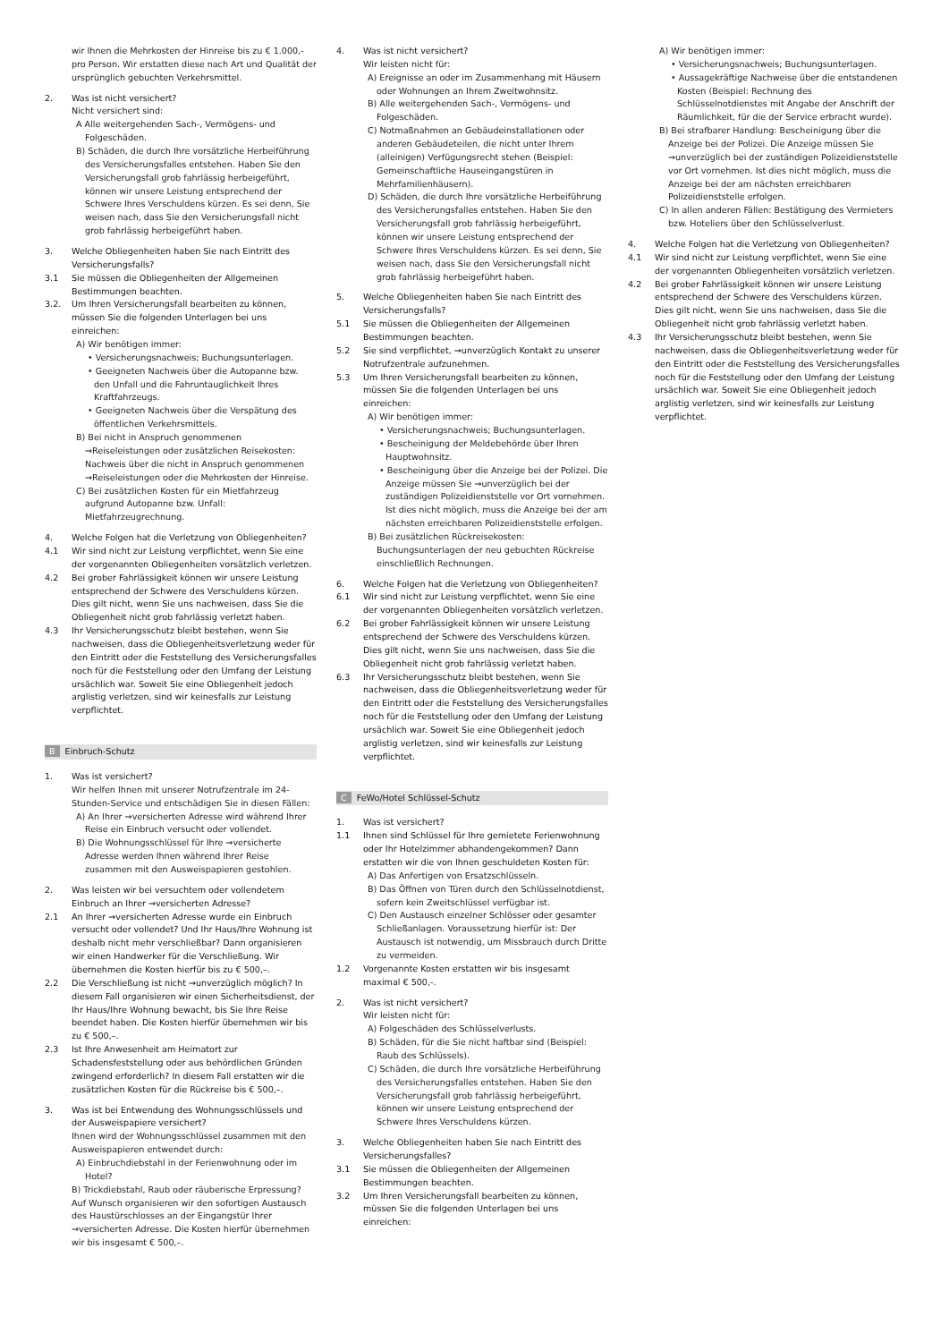wir Ihnen die Mehrkosten der Hinreise bis zu € 1.000,- pro Person. Wir erstatten diese nach Art und Qualität der ursprünglich gebuchten Verkehrsmittel.
2. Was ist nicht versichert?
Nicht versichert sind:
A Alle weitergehenden Sach-, Vermögens- und Folgeschäden.
B) Schäden, die durch Ihre vorsätzliche Herbeiführung des Versicherungsfalles entstehen. Haben Sie den Versicherungsfall grob fahrlässig herbeigeführt, können wir unsere Leistung entsprechend der Schwere Ihres Verschuldens kürzen. Es sei denn, Sie weisen nach, dass Sie den Versicherungsfall nicht grob fahrlässig herbeigeführt haben.
3. Welche Obliegenheiten haben Sie nach Eintritt des Versicherungsfalls?
3.1 Sie müssen die Obliegenheiten der Allgemeinen Bestimmungen beachten.
3.2. Um Ihren Versicherungsfall bearbeiten zu können, müssen Sie die folgenden Unterlagen bei uns einreichen:
A) Wir benötigen immer:
• Versicherungsnachweis; Buchungsunterlagen.
• Geeigneten Nachweis über die Autopanne bzw. den Unfall und die Fahruntauglichkeit Ihres Kraftfahrzeugs.
• Geeigneten Nachweis über die Verspätung des öffentlichen Verkehrsmittels.
B) Bei nicht in Anspruch genommenen →Reiseleistungen oder zusätzlichen Reisekosten: Nachweis über die nicht in Anspruch genommenen →Reiseleistungen oder die Mehrkosten der Hinreise.
C) Bei zusätzlichen Kosten für ein Mietfahrzeug aufgrund Autopanne bzw. Unfall: Mietfahrzeugrechnung.
4. Welche Folgen hat die Verletzung von Obliegenheiten?
4.1 Wir sind nicht zur Leistung verpflichtet, wenn Sie eine der vorgenannten Obliegenheiten vorsätzlich verletzen.
4.2 Bei grober Fahrlässigkeit können wir unsere Leistung entsprechend der Schwere des Verschuldens kürzen. Dies gilt nicht, wenn Sie uns nachweisen, dass Sie die Obliegenheit nicht grob fahrlässig verletzt haben.
4.3 Ihr Versicherungsschutz bleibt bestehen, wenn Sie nachweisen, dass die Obliegenheitsverletzung weder für den Eintritt oder die Feststellung des Versicherungsfalles noch für die Feststellung oder den Umfang der Leistung ursächlich war. Soweit Sie eine Obliegenheit jedoch arglistig verletzen, sind wir keinesfalls zur Leistung verpflichtet.
B Einbruch-Schutz
1. Was ist versichert?
Wir helfen Ihnen mit unserer Notrufzentrale im 24-Stunden-Service und entschädigen Sie in diesen Fällen:
A) An Ihrer →versicherten Adresse wird während Ihrer Reise ein Einbruch versucht oder vollendet.
B) Die Wohnungsschlüssel für Ihre →versicherte Adresse werden Ihnen während Ihrer Reise zusammen mit den Ausweispapieren gestohlen.
2. Was leisten wir bei versuchtem oder vollendetem Einbruch an Ihrer →versicherten Adresse?
2.1 An Ihrer →versicherten Adresse wurde ein Einbruch versucht oder vollendet? Und Ihr Haus/Ihre Wohnung ist deshalb nicht mehr verschließbar? Dann organisieren wir einen Handwerker für die Verschließung. Wir übernehmen die Kosten hierfür bis zu € 500,–.
2.2 Die Verschließung ist nicht →unverzüglich möglich? In diesem Fall organisieren wir einen Sicherheitsdienst, der Ihr Haus/Ihre Wohnung bewacht, bis Sie Ihre Reise beendet haben. Die Kosten hierfür übernehmen wir bis zu € 500,–.
2.3 Ist Ihre Anwesenheit am Heimatort zur Schadensfeststellung oder aus behördlichen Gründen zwingend erforderlich? In diesem Fall erstatten wir die zusätzlichen Kosten für die Rückreise bis € 500,–.
3. Was ist bei Entwendung des Wohnungsschlüssels und der Ausweispapiere versichert?
Ihnen wird der Wohnungsschlüssel zusammen mit den Ausweispapieren entwendet durch:
A) Einbruchdiebstahl in der Ferienwohnung oder im Hotel?
B) Trickdiebstahl, Raub oder räuberische Erpressung? Auf Wunsch organisieren wir den sofortigen Austausch des Haustürschlosses an der Eingangstür Ihrer →versicherten Adresse. Die Kosten hierfür übernehmen wir bis insgesamt € 500,–.
4. Was ist nicht versichert?
Wir leisten nicht für:
A) Ereignisse an oder im Zusammenhang mit Häusern oder Wohnungen an Ihrem Zweitwohnsitz.
B) Alle weitergehenden Sach-, Vermögens- und Folgeschäden.
C) Notmaßnahmen an Gebäudeinstallationen oder anderen Gebäudeteilen, die nicht unter Ihrem (alleinigen) Verfügungsrecht stehen (Beispiel: Gemeinschaftliche Hauseingangstüren in Mehrfamilienhäusern).
D) Schäden, die durch Ihre vorsätzliche Herbeiführung des Versicherungsfalles entstehen. Haben Sie den Versicherungsfall grob fahrlässig herbeigeführt, können wir unsere Leistung entsprechend der Schwere Ihres Verschuldens kürzen. Es sei denn, Sie weisen nach, dass Sie den Versicherungsfall nicht grob fahrlässig herbeigeführt haben.
5. Welche Obliegenheiten haben Sie nach Eintritt des Versicherungsfalls?
5.1 Sie müssen die Obliegenheiten der Allgemeinen Bestimmungen beachten.
5.2 Sie sind verpflichtet, →unverzüglich Kontakt zu unserer Notrufzentrale aufzunehmen.
5.3 Um Ihren Versicherungsfall bearbeiten zu können, müssen Sie die folgenden Unterlagen bei uns einreichen:
A) Wir benötigen immer:
• Versicherungsnachweis; Buchungsunterlagen.
• Bescheinigung der Meldebehörde über Ihren Hauptwohnsitz.
• Bescheinigung über die Anzeige bei der Polizei. Die Anzeige müssen Sie →unverzüglich bei der zuständigen Polizeidienststelle vor Ort vornehmen. Ist dies nicht möglich, muss die Anzeige bei der am nächsten erreichbaren Polizeidienststelle erfolgen.
B) Bei zusätzlichen Rückreisekosten: Buchungsunterlagen der neu gebuchten Rückreise einschließlich Rechnungen.
6. Welche Folgen hat die Verletzung von Obliegenheiten?
6.1 Wir sind nicht zur Leistung verpflichtet, wenn Sie eine der vorgenannten Obliegenheiten vorsätzlich verletzen.
6.2 Bei grober Fahrlässigkeit können wir unsere Leistung entsprechend der Schwere des Verschuldens kürzen. Dies gilt nicht, wenn Sie uns nachweisen, dass Sie die Obliegenheit nicht grob fahrlässig verletzt haben.
6.3 Ihr Versicherungsschutz bleibt bestehen, wenn Sie nachweisen, dass die Obliegenheitsverletzung weder für den Eintritt oder die Feststellung des Versicherungsfalles noch für die Feststellung oder den Umfang der Leistung ursächlich war. Soweit Sie eine Obliegenheit jedoch arglistig verletzen, sind wir keinesfalls zur Leistung verpflichtet.
C FeWo/Hotel Schlüssel-Schutz
1. Was ist versichert?
1.1 Ihnen sind Schlüssel für Ihre gemietete Ferienwohnung oder Ihr Hotelzimmer abhandengekommen? Dann erstatten wir die von Ihnen geschuldeten Kosten für:
A) Das Anfertigen von Ersatzschlüsseln.
B) Das Öffnen von Türen durch den Schlüsselnotdienst, sofern kein Zweitschlüssel verfügbar ist.
C) Den Austausch einzelner Schlösser oder gesamter Schließanlagen. Voraussetzung hierfür ist: Der Austausch ist notwendig, um Missbrauch durch Dritte zu vermeiden.
1.2 Vorgenannte Kosten erstatten wir bis insgesamt maximal € 500,-.
2. Was ist nicht versichert?
Wir leisten nicht für:
A) Folgeschäden des Schlüsselverlusts.
B) Schäden, für die Sie nicht haftbar sind (Beispiel: Raub des Schlüssels).
C) Schäden, die durch Ihre vorsätzliche Herbeiführung des Versicherungsfalles entstehen. Haben Sie den Versicherungsfall grob fahrlässig herbeigeführt, können wir unsere Leistung entsprechend der Schwere Ihres Verschuldens kürzen.
3. Welche Obliegenheiten haben Sie nach Eintritt des Versicherungsfalles?
3.1 Sie müssen die Obliegenheiten der Allgemeinen Bestimmungen beachten.
3.2 Um Ihren Versicherungsfall bearbeiten zu können, müssen Sie die folgenden Unterlagen bei uns einreichen:
A) Wir benötigen immer:
• Versicherungsnachweis; Buchungsunterlagen.
• Aussagekräftige Nachweise über die entstandenen Kosten (Beispiel: Rechnung des Schlüsselnotdienstes mit Angabe der Anschrift der Räumlichkeit, für die der Service erbracht wurde).
B) Bei strafbarer Handlung: Bescheinigung über die Anzeige bei der Polizei. Die Anzeige müssen Sie →unverzüglich bei der zuständigen Polizeidienststelle vor Ort vornehmen. Ist dies nicht möglich, muss die Anzeige bei der am nächsten erreichbaren Polizeidienststelle erfolgen.
C) In allen anderen Fällen: Bestätigung des Vermieters bzw. Hoteliers über den Schlüsselverlust.
4. Welche Folgen hat die Verletzung von Obliegenheiten?
4.1 Wir sind nicht zur Leistung verpflichtet, wenn Sie eine der vorgenannten Obliegenheiten vorsätzlich verletzen.
4.2 Bei grober Fahrlässigkeit können wir unsere Leistung entsprechend der Schwere des Verschuldens kürzen. Dies gilt nicht, wenn Sie uns nachweisen, dass Sie die Obliegenheit nicht grob fahrlässig verletzt haben.
4.3 Ihr Versicherungsschutz bleibt bestehen, wenn Sie nachweisen, dass die Obliegenheitsverletzung weder für den Eintritt oder die Feststellung des Versicherungsfalles noch für die Feststellung oder den Umfang der Leistung ursächlich war. Soweit Sie eine Obliegenheit jedoch arglistig verletzen, sind wir keinesfalls zur Leistung verpflichtet.